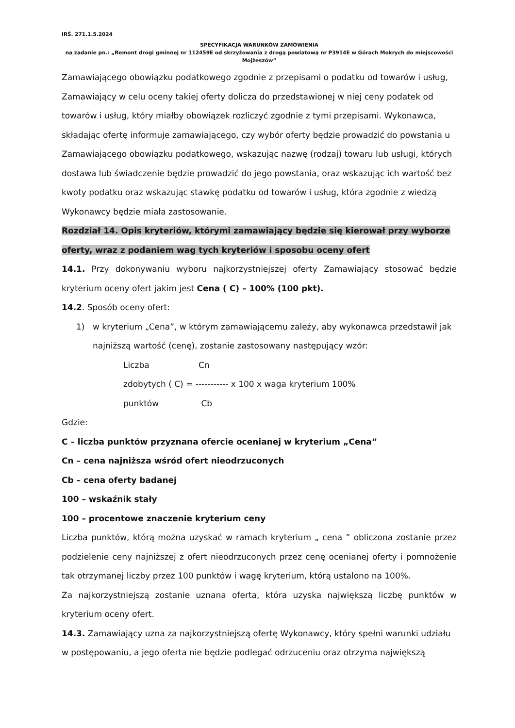IRŚ. 271.1.5.2024
SPECYFIKACJA WARUNKÓW ZAMÓWIENIA
na zadanie pn.: „Remont drogi gminnej nr 112459E od skrzyżowania z drogą powiatową nr P3914E w Górach Mokrych do miejscowości Mojżeszów”
Zamawiającego obowiązku podatkowego zgodnie z przepisami o podatku od towarów i usług, Zamawiający w celu oceny takiej oferty dolicza do przedstawionej w niej ceny podatek od towarów i usług, który miałby obowiązek rozliczyć zgodnie z tymi przepisami. Wykonawca, składając ofertę informuje zamawiającego, czy wybór oferty będzie prowadzić do powstania u Zamawiającego obowiązku podatkowego, wskazując nazwę (rodzaj) towaru lub usługi, których dostawa lub świadczenie będzie prowadzić do jego powstania, oraz wskazując ich wartość bez kwoty podatku oraz wskazując stawkę podatku od towarów i usług, która zgodnie z wiedzą Wykonawcy będzie miała zastosowanie.
Rozdział 14. Opis kryteriów, którymi zamawiający będzie się kierował przy wyborze oferty, wraz z podaniem wag tych kryteriów i sposobu oceny ofert
14.1. Przy dokonywaniu wyboru najkorzystniejszej oferty Zamawiający stosować będzie kryterium oceny ofert jakim jest Cena ( C) – 100% (100 pkt).
14.2. Sposób oceny ofert:
1) w kryterium „Cena”, w którym zamawiającemu zależy, aby wykonawca przedstawił jak najniższą wartość (cenę), zostanie zastosowany następujący wzór:
Liczba Cn
zdobytych ( C) = ----------- x 100 x waga kryterium 100%
punktów Cb
Gdzie:
C – liczba punktów przyznana ofercie ocenianej w kryterium „Cena”
Cn – cena najniższa wśród ofert nieodrzuconych
Cb – cena oferty badanej
100 – wskaźnik stały
100 – procentowe znaczenie kryterium ceny
Liczba punktów, którą można uzyskać w ramach kryterium „ cena ” obliczona zostanie przez podzielenie ceny najniższej z ofert nieodrzuconych przez cenę ocenianej oferty i pomnożenie tak otrzymanej liczby przez 100 punktów i wagę kryterium, którą ustalono na 100%.
Za najkorzystniejszą zostanie uznana oferta, która uzyska największą liczbę punktów w kryterium oceny ofert.
14.3. Zamawiający uzna za najkorzystniejszą ofertę Wykonawcy, który spełni warunki udziału w postępowaniu, a jego oferta nie będzie podlegać odrzuceniu oraz otrzyma największą